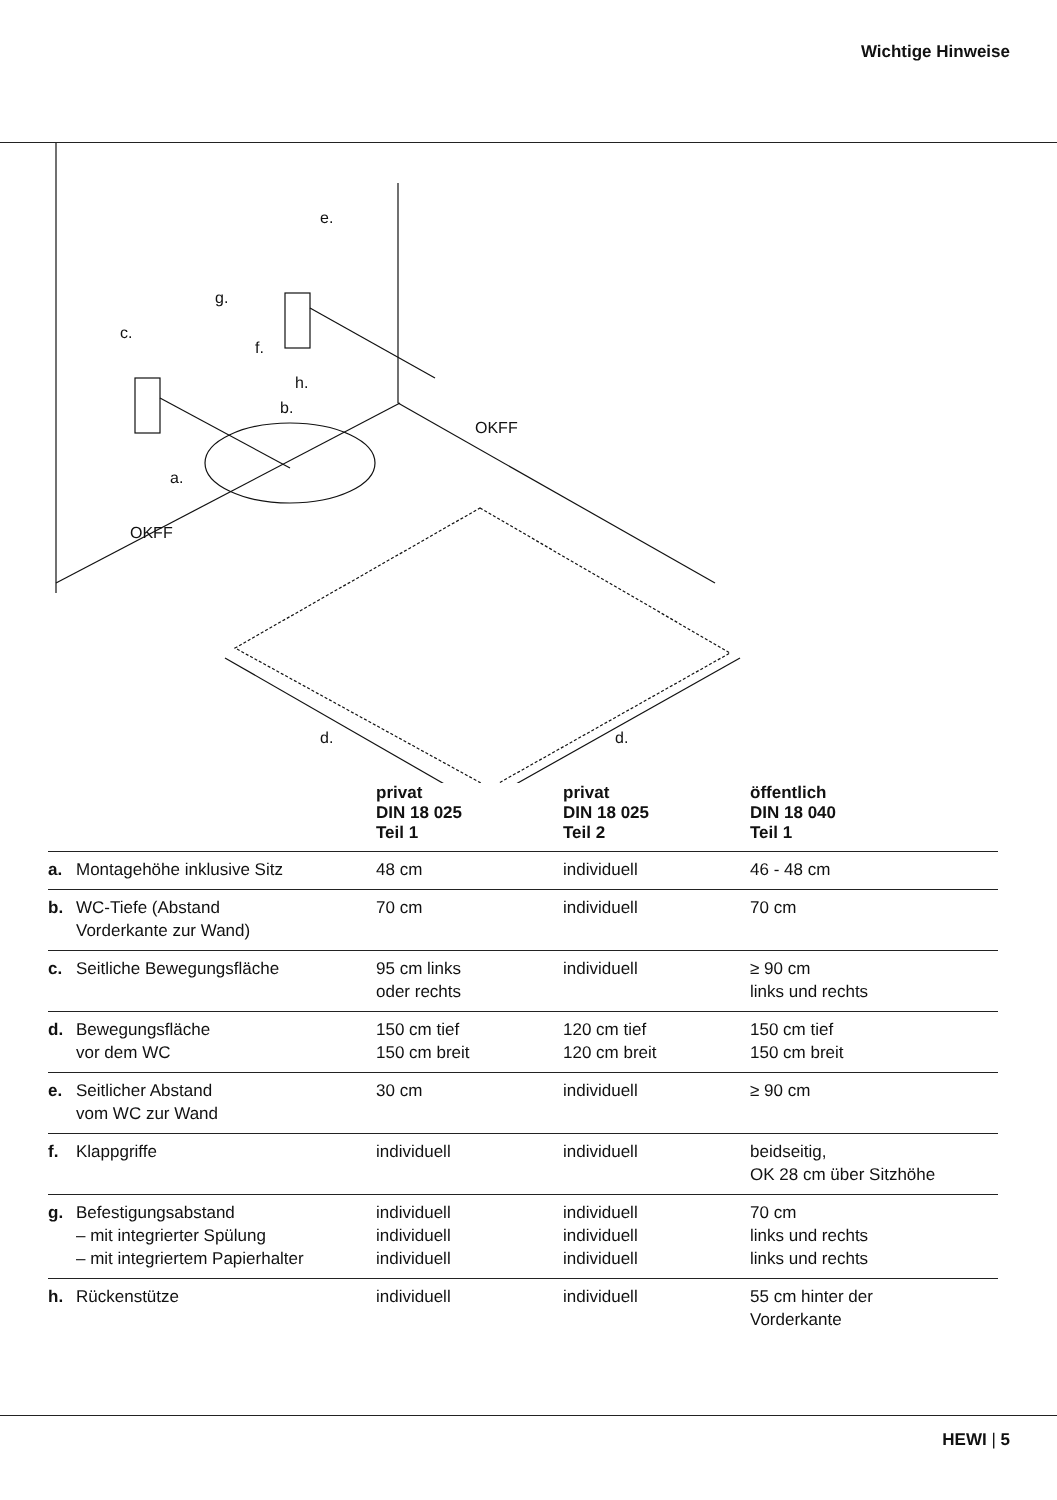Wichtige Hinweise
c.
g.
e.
f.
h.
b.
a.
OKFF
OKFF
d.
d.
| | | privat DIN 18 025 Teil 1 | privat DIN 18 025 Teil 2 | öffentlich DIN 18 040 Teil 1 |
| --- | --- | --- | --- | --- |
| a. | Montagehöhe inklusive Sitz | 48 cm | individuell | 46 - 48 cm |
| b. | WC-Tiefe (Abstand Vorderkante zur Wand) | 70 cm | individuell | 70 cm |
| c. | Seitliche Bewegungsfläche | 95 cm links oder rechts | individuell | ≥ 90 cm links und rechts |
| d. | Bewegungsfläche vor dem WC | 150 cm tief 150 cm breit | 120 cm tief 120 cm breit | 150 cm tief 150 cm breit |
| e. | Seitlicher Abstand vom WC zur Wand | 30 cm | individuell | ≥ 90 cm |
| f. | Klappgriffe | individuell | individuell | beidseitig, OK 28 cm über Sitzhöhe |
| g. | Befestigungsabstand – mit integrierter Spülung – mit integriertem Papierhalter | individuell individuell individuell | individuell individuell individuell | 70 cm links und rechts links und rechts |
| h. | Rückenstütze | individuell | individuell | 55 cm hinter der Vorderkante |
HEWI | 5